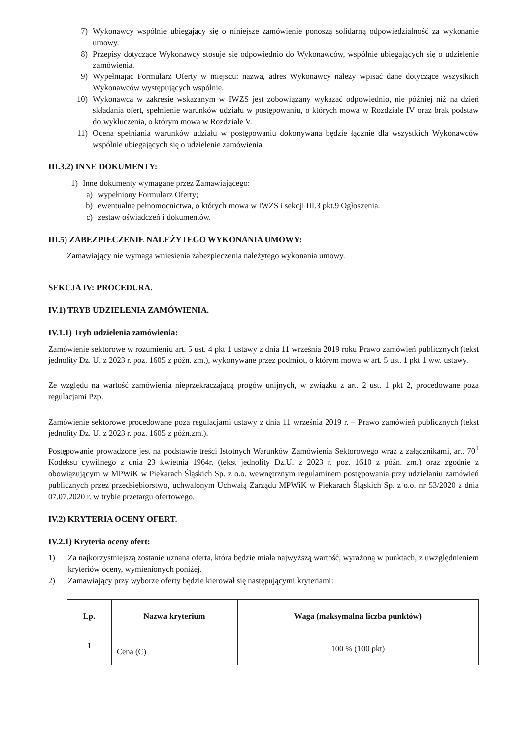7) Wykonawcy wspólnie ubiegający się o niniejsze zamówienie ponoszą solidarną odpowiedzialność za wykonanie umowy.
8) Przepisy dotyczące Wykonawcy stosuje się odpowiednio do Wykonawców, wspólnie ubiegających się o udzielenie zamówienia.
9) Wypełniając Formularz Oferty w miejscu: nazwa, adres Wykonawcy należy wpisać dane dotyczące wszystkich Wykonawców występujących wspólnie.
10) Wykonawca w zakresie wskazanym w IWZS jest zobowiązany wykazać odpowiednio, nie później niż na dzień składania ofert, spełnienie warunków udziału w postępowaniu, o których mowa w Rozdziale IV oraz brak podstaw do wykluczenia, o którym mowa w Rozdziale V.
11) Ocena spełniania warunków udziału w postępowaniu dokonywana będzie łącznie dla wszystkich Wykonawców wspólnie ubiegających się o udzielenie zamówienia.
III.3.2) INNE DOKUMENTY:
1) Inne dokumenty wymagane przez Zamawiającego:
a) wypełniony Formularz Oferty;
b) ewentualne pełnomocnictwa, o których mowa w IWZS i sekcji III.3 pkt.9 Ogłoszenia.
c) zestaw oświadczeń i dokumentów.
III.5) ZABEZPIECZENIE NALEŻYTEGO WYKONANIA UMOWY:
Zamawiający nie wymaga wniesienia zabezpieczenia należytego wykonania umowy.
SEKCJA IV: PROCEDURA.
IV.1) TRYB UDZIELENIA ZAMÓWIENIA.
IV.1.1) Tryb udzielenia zamówienia:
Zamówienie sektorowe w rozumieniu art. 5 ust. 4 pkt 1 ustawy z dnia 11 września 2019 roku Prawo zamówień publicznych (tekst jednolity Dz. U. z 2023 r. poz. 1605 z późn. zm.), wykonywane przez podmiot, o którym mowa w art. 5 ust. 1 pkt 1 ww. ustawy.
Ze względu na wartość zamówienia nieprzekraczającą progów unijnych, w związku z art. 2 ust. 1 pkt 2, procedowane poza regulacjami Pzp.
Zamówienie sektorowe procedowane poza regulacjami ustawy z dnia 11 września 2019 r. – Prawo zamówień publicznych (tekst jednolity Dz. U. z 2023 r. poz. 1605 z późn.zm.).
Postępowanie prowadzone jest na podstawie treści Istotnych Warunków Zamówienia Sektorowego wraz z załącznikami, art. 70<sup>1</sup> Kodeksu cywilnego z dnia 23 kwietnia 1964r. (tekst jednolity Dz.U. z 2023 r. poz. 1610 z późn. zm.) oraz zgodnie z obowiązującym w MPWiK w Piekarach Śląskich Sp. z o.o. wewnętrznym regulaminem postępowania przy udzielaniu zamówień publicznych przez przedsiębiorstwo, uchwalonym Uchwałą Zarządu MPWiK w Piekarach Śląskich Sp. z o.o. nr 53/2020 z dnia 07.07.2020 r. w trybie przetargu ofertowego.
IV.2) KRYTERIA OCENY OFERT.
IV.2.1) Kryteria oceny ofert:
1) Za najkorzystniejszą zostanie uznana oferta, która będzie miała najwyższą wartość, wyrażoną w punktach, z uwzględnieniem kryteriów oceny, wymienionych poniżej.
2) Zamawiający przy wyborze oferty będzie kierował się następującymi kryteriami:
| Lp. | Nazwa kryterium | Waga (maksymalna liczba punktów) |
| --- | --- | --- |
| 1 | Cena (C) | 100 % (100 pkt) |